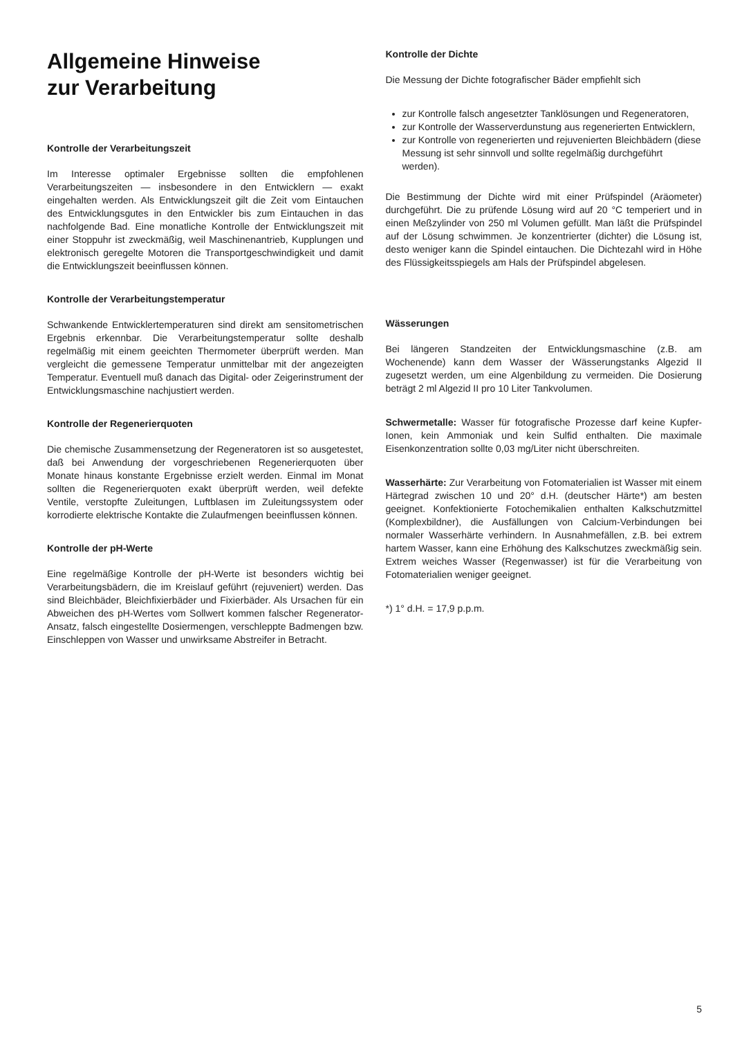Allgemeine Hinweise
zur Verarbeitung
Kontrolle der Verarbeitungszeit
Im Interesse optimaler Ergebnisse sollten die empfohlenen Verarbeitungszeiten — insbesondere in den Entwicklern — exakt eingehalten werden. Als Entwicklungszeit gilt die Zeit vom Eintauchen des Entwicklungsgutes in den Entwickler bis zum Eintauchen in das nachfolgende Bad. Eine monatliche Kontrolle der Entwicklungszeit mit einer Stoppuhr ist zweckmäßig, weil Maschinenantrieb, Kupplungen und elektronisch geregelte Motoren die Transportgeschwindigkeit und damit die Entwicklungszeit beeinflussen können.
Kontrolle der Verarbeitungstemperatur
Schwankende Entwicklertemperaturen sind direkt am sensitometrischen Ergebnis erkennbar. Die Verarbeitungstemperatur sollte deshalb regelmäßig mit einem geeichten Thermometer überprüft werden. Man vergleicht die gemessene Temperatur unmittelbar mit der angezeigten Temperatur. Eventuell muß danach das Digital- oder Zeigerinstrument der Entwicklungsmaschine nachjustiert werden.
Kontrolle der Regenerierquoten
Die chemische Zusammensetzung der Regeneratoren ist so ausgetestet, daß bei Anwendung der vorgeschriebenen Regenerierquoten über Monate hinaus konstante Ergebnisse erzielt werden. Einmal im Monat sollten die Regenerierquoten exakt überprüft werden, weil defekte Ventile, verstopfte Zuleitungen, Luftblasen im Zuleitungssystem oder korrodierte elektrische Kontakte die Zulaufmengen beeinflussen können.
Kontrolle der pH-Werte
Eine regelmäßige Kontrolle der pH-Werte ist besonders wichtig bei Verarbeitungsbädern, die im Kreislauf geführt (rejuveniert) werden. Das sind Bleichbäder, Bleichfixierbäder und Fixierbäder. Als Ursachen für ein Abweichen des pH-Wertes vom Sollwert kommen falscher Regenerator-Ansatz, falsch eingestellte Dosiermengen, verschleppte Badmengen bzw. Einschleppen von Wasser und unwirksame Abstreifer in Betracht.
Kontrolle der Dichte
Die Messung der Dichte fotografischer Bäder empfiehlt sich
zur Kontrolle falsch angesetzter Tanklösungen und Regeneratoren,
zur Kontrolle der Wasserverdunstung aus regenerierten Entwicklern,
zur Kontrolle von regenerierten und rejuvenierten Bleichbädern (diese Messung ist sehr sinnvoll und sollte regelmäßig durchgeführt werden).
Die Bestimmung der Dichte wird mit einer Prüfspindel (Aräometer) durchgeführt. Die zu prüfende Lösung wird auf 20 °C temperiert und in einen Meßzylinder von 250 ml Volumen gefüllt. Man läßt die Prüfspindel auf der Lösung schwimmen. Je konzentrierter (dichter) die Lösung ist, desto weniger kann die Spindel eintauchen. Die Dichtezahl wird in Höhe des Flüssigkeitsspiegels am Hals der Prüfspindel abgelesen.
Wässerungen
Bei längeren Standzeiten der Entwicklungsmaschine (z.B. am Wochenende) kann dem Wasser der Wässerungstanks Algezid II zugesetzt werden, um eine Algenbildung zu vermeiden. Die Dosierung beträgt 2 ml Algezid II pro 10 Liter Tankvolumen.
Schwermetalle: Wasser für fotografische Prozesse darf keine Kupfer-Ionen, kein Ammoniak und kein Sulfid enthalten. Die maximale Eisenkonzentration sollte 0,03 mg/Liter nicht überschreiten.
Wasserhärte: Zur Verarbeitung von Fotomaterialien ist Wasser mit einem Härtegrad zwischen 10 und 20° d.H. (deutscher Härte*) am besten geeignet. Konfektionierte Fotochemikalien enthalten Kalkschutzmittel (Komplexbildner), die Ausfällungen von Calcium-Verbindungen bei normaler Wasserhärte verhindern. In Ausnahmefällen, z.B. bei extrem hartem Wasser, kann eine Erhöhung des Kalkschutzes zweckmäßig sein. Extrem weiches Wasser (Regenwasser) ist für die Verarbeitung von Fotomaterialien weniger geeignet.
*) 1° d.H. = 17,9 p.p.m.
5